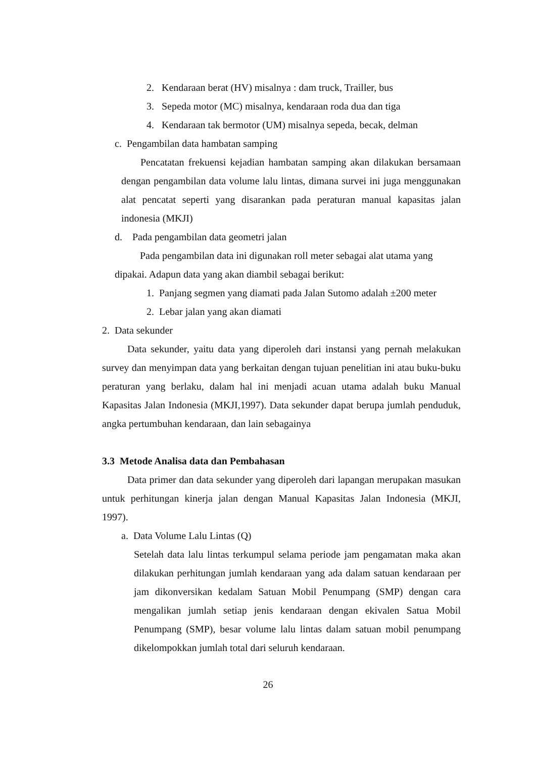2. Kendaraan berat (HV) misalnya : dam truck, Trailler, bus
3. Sepeda motor (MC) misalnya, kendaraan roda dua dan tiga
4. Kendaraan tak bermotor (UM) misalnya sepeda, becak, delman
c. Pengambilan data hambatan samping
Pencatatan frekuensi kejadian hambatan samping akan dilakukan bersamaan dengan pengambilan data volume lalu lintas, dimana survei ini juga menggunakan alat pencatat seperti yang disarankan pada peraturan manual kapasitas jalan indonesia (MKJI)
d. Pada pengambilan data geometri jalan
Pada pengambilan data ini digunakan roll meter sebagai alat utama yang dipakai. Adapun data yang akan diambil sebagai berikut:
1. Panjang segmen yang diamati pada Jalan Sutomo adalah ±200 meter
2. Lebar jalan yang akan diamati
2. Data sekunder
Data sekunder, yaitu data yang diperoleh dari instansi yang pernah melakukan survey dan menyimpan data yang berkaitan dengan tujuan penelitian ini atau buku-buku peraturan yang berlaku, dalam hal ini menjadi acuan utama adalah buku Manual Kapasitas Jalan Indonesia (MKJI,1997). Data sekunder dapat berupa jumlah penduduk, angka pertumbuhan kendaraan, dan lain sebagainya
3.3 Metode Analisa data dan Pembahasan
Data primer dan data sekunder yang diperoleh dari lapangan merupakan masukan untuk perhitungan kinerja jalan dengan Manual Kapasitas Jalan Indonesia (MKJI, 1997).
a. Data Volume Lalu Lintas (Q)
Setelah data lalu lintas terkumpul selama periode jam pengamatan maka akan dilakukan perhitungan jumlah kendaraan yang ada dalam satuan kendaraan per jam dikonversikan kedalam Satuan Mobil Penumpang (SMP) dengan cara mengalikan jumlah setiap jenis kendaraan dengan ekivalen Satua Mobil Penumpang (SMP), besar volume lalu lintas dalam satuan mobil penumpang dikelompokkan jumlah total dari seluruh kendaraan.
26